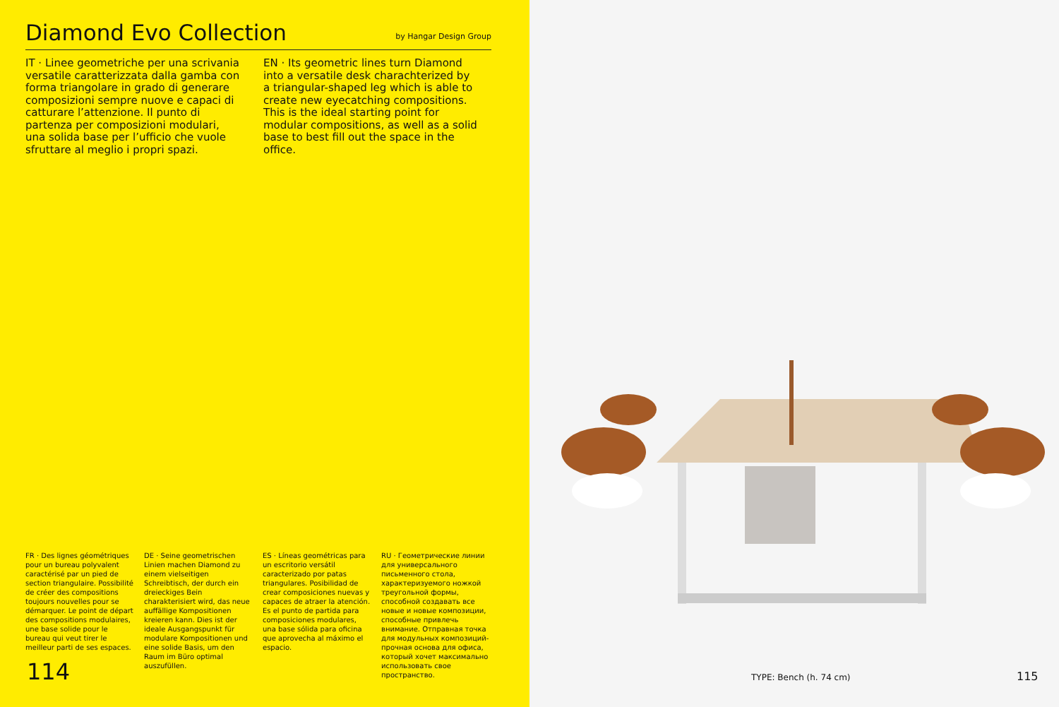Diamond Evo Collection
by Hangar Design Group
IT · Linee geometriche per una scrivania versatile caratterizzata dalla gamba con forma triangolare in grado di generare composizioni sempre nuove e capaci di catturare l’attenzione. Il punto di partenza per composizioni modulari, una solida base per l’ufficio che vuole sfruttare al meglio i propri spazi.
EN · Its geometric lines turn Diamond into a versatile desk charachterized by a triangular-shaped leg which is able to create new eyecatching compositions. This is the ideal starting point for modular compositions, as well as a solid base to best fill out the space in the office.
FR · Des lignes géométriques pour un bureau polyvalent caractérisé par un pied de section triangulaire. Possibilité de créer des compositions toujours nouvelles pour se démarquer. Le point de départ des compositions modulaires, une base solide pour le bureau qui veut tirer le meilleur parti de ses espaces.
DE · Seine geometrischen Linien machen Diamond zu einem vielseitigen Schreibtisch, der durch ein dreieckiges Bein charakterisiert wird, das neue auffällige Kompositionen kreieren kann. Dies ist der ideale Ausgangspunkt für modulare Kompositionen und eine solide Basis, um den Raum im Büro optimal auszufüllen.
ES · Líneas geométricas para un escritorio versátil caracterizado por patas triangulares. Posibilidad de crear composiciones nuevas y capaces de atraer la atención. Es el punto de partida para composiciones modulares, una base sólida para oficina que aprovecha al máximo el espacio.
RU · Геометрические линии для универсального письменного стола, характеризуемого ножкой треугольной формы, способной создавать все новые и новые композиции, способные привлечь внимание. Отправная точка для модульных композиций- прочная основа для офиса, который хочет максимально использовать свое пространство.
114
TYPE: Bench (h. 74 cm) 115